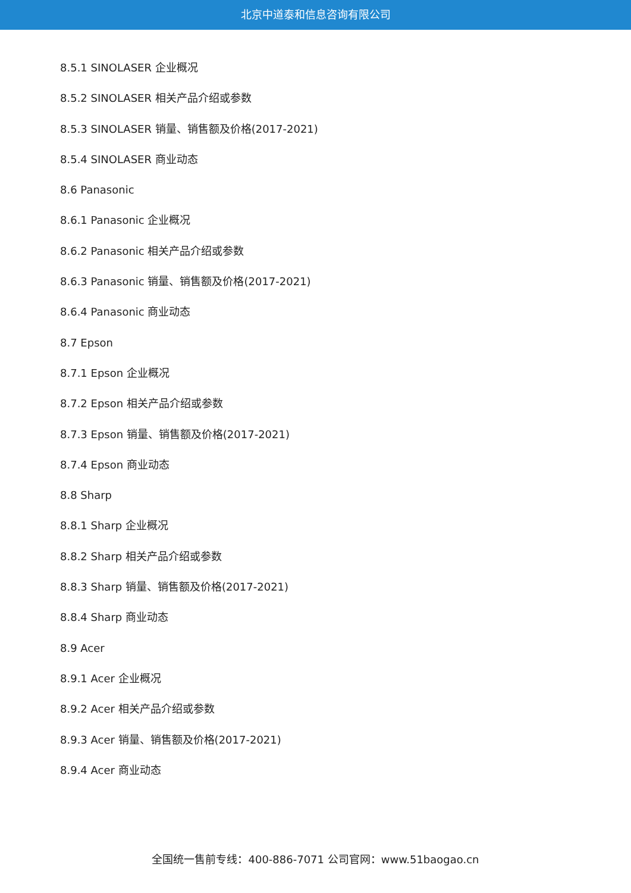北京中道泰和信息咨询有限公司
8.5.1 SINOLASER 企业概况
8.5.2 SINOLASER 相关产品介绍或参数
8.5.3 SINOLASER 销量、销售额及价格(2017-2021)
8.5.4 SINOLASER 商业动态
8.6 Panasonic
8.6.1 Panasonic 企业概况
8.6.2 Panasonic 相关产品介绍或参数
8.6.3 Panasonic 销量、销售额及价格(2017-2021)
8.6.4 Panasonic 商业动态
8.7 Epson
8.7.1 Epson 企业概况
8.7.2 Epson 相关产品介绍或参数
8.7.3 Epson 销量、销售额及价格(2017-2021)
8.7.4 Epson 商业动态
8.8 Sharp
8.8.1 Sharp 企业概况
8.8.2 Sharp 相关产品介绍或参数
8.8.3 Sharp 销量、销售额及价格(2017-2021)
8.8.4 Sharp 商业动态
8.9 Acer
8.9.1 Acer 企业概况
8.9.2 Acer 相关产品介绍或参数
8.9.3 Acer 销量、销售额及价格(2017-2021)
8.9.4 Acer 商业动态
全国统一售前专线：400-886-7071 公司官网：www.51baogao.cn